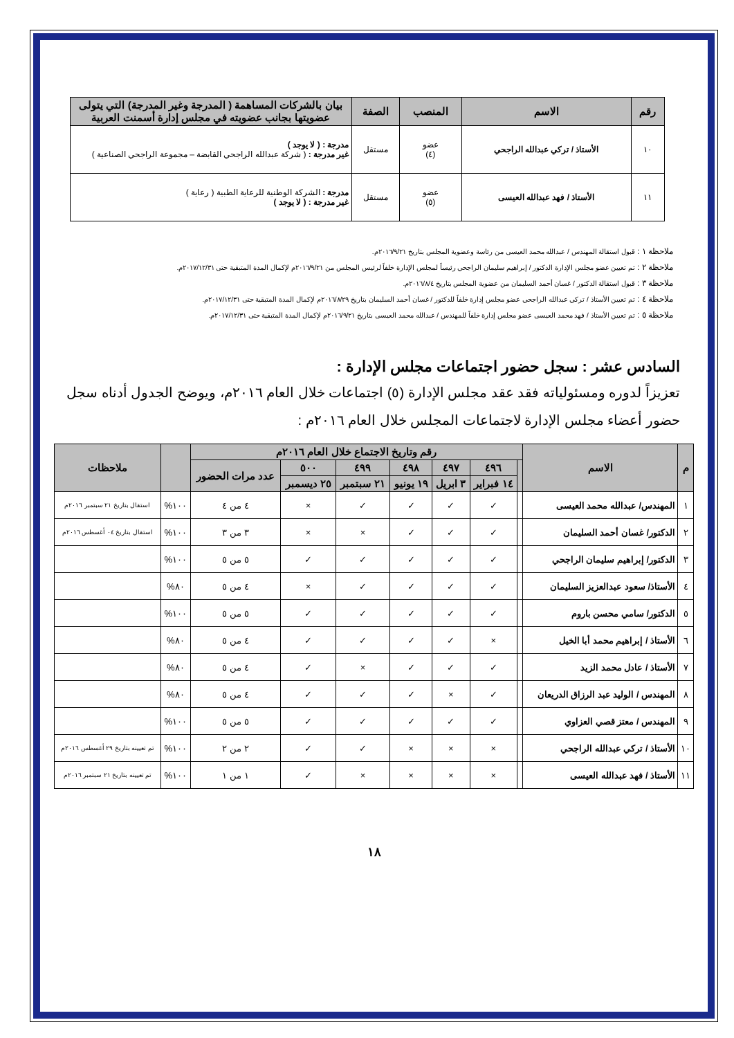| رقم | الاسم | المنصب | الصفة | بيان بالشركات المساهمة ( المدرجة وغير المدرجة) التي يتولى عضويتها بجانب عضويته في مجلس إدارة أسمنت العربية |
| --- | --- | --- | --- | --- |
| ١٠ | الأستاذ / تركي عبدالله الراجحي | عضو (٤) | مستقل | مدرجة : ( لا يوجد ) غير مدرجة : ( شركة عبدالله الراجحي القابضة – مجموعة الراجحي الصناعية ) |
| ١١ | الأستاذ / فهد عبدالله العيسى | عضو (٥) | مستقل | مدرجة : الشركة الوطنية للرعاية الطبية ( رعاية ) غير مدرجة : ( لا يوجد ) |
ملاحظة ١ : قبول استقالة المهندس / عبدالله محمد العيسى من رئاسة وعضوية المجلس بتاريخ ٢٠١٦/٩/٢١م.
ملاحظة ٢ : تم تعيين عضو مجلس الإدارة الدكتور / إبراهيم سليمان الراجحي رئيساً لمجلس الإدارة خلفاً لرئيس المجلس من ٢٠١٦/٩/٢١م لإكمال المدة المتبقية حتى ٢٠١٧/١٢/٣١م.
ملاحظة ٣ : قبول استقالة الدكتور / غسان أحمد السليمان من عضوية المجلس بتاريخ ٢٠١٦/٨/٤م.
ملاحظة ٤ : تم تعيين الأستاذ / تركي عبدالله الراجحي عضو مجلس إدارة خلفاً للدكتور / غسان أحمد السليمان بتاريخ ٢٠١٦/٨/٢٩م لإكمال المدة المتبقية حتى ٢٠١٧/١٢/٣١م.
ملاحظة ٥ : تم تعيين الأستاذ / فهد محمد العيسى عضو مجلس إدارة خلفاً للمهندس / عبدالله محمد العيسى بتاريخ ٢٠١٦/٩/٢١م لإكمال المدة المتبقية حتى ٢٠١٧/١٢/٣١م.
السادس عشر : سجل حضور اجتماعات مجلس الإدارة :
تعزيزاً لدوره ومسئولياته فقد عقد مجلس الإدارة (٥) اجتماعات خلال العام ٢٠١٦م، ويوضح الجدول أدناه سجل حضور أعضاء مجلس الإدارة لاجتماعات المجلس خلال العام ٢٠١٦م :
| م | الاسم | رقم وتاريخ الاجتماع خلال العام ٢٠١٦م | | | | | | | | ملاحظات |
| --- | --- | --- | --- | --- | --- | --- | --- | --- | --- | --- |
| | | | ٤٩٦ | ٤٩٧ | ٤٩٨ | ٤٩٩ | ٥٠٠ | عدد مرات الحضور | | |
| | | | ١٤ فبراير | ٣ ابريل | ١٩ يونيو | ٢١ سبتمبر | ٢٥ ديسمبر | | | |
| ١ | المهندس/ عبدالله محمد العيسى | | ✓ | ✓ | ✓ | ✓ | × | ٤ من ٤ | ١٠٠% | استقال بتاريخ ٢١ سبتمبر ٢٠١٦م |
| ٢ | الدكتور/ غسان أحمد السليمان | | ✓ | ✓ | ✓ | × | × | ٣ من ٣ | ١٠٠% | استقال بتاريخ ٠٤ أغسطس ٢٠١٦م |
| ٣ | الدكتور/ إبراهيم سليمان الراجحي | | ✓ | ✓ | ✓ | ✓ | ✓ | ٥ من ٥ | ١٠٠% | |
| ٤ | الأستاذ/ سعود عبدالعزيز السليمان | | ✓ | ✓ | ✓ | ✓ | × | ٤ من ٥ | ٨٠% | |
| ٥ | الدكتور/ سامي محسن باروم | | ✓ | ✓ | ✓ | ✓ | ✓ | ٥ من ٥ | ١٠٠% | |
| ٦ | الأستاذ / إبراهيم محمد أبا الخيل | | × | ✓ | ✓ | ✓ | ✓ | ٤ من ٥ | ٨٠% | |
| ٧ | الأستاذ / عادل محمد الزيد | | ✓ | ✓ | ✓ | × | ✓ | ٤ من ٥ | ٨٠% | |
| ٨ | المهندس / الوليد عبد الرزاق الدريعان | | ✓ | × | ✓ | ✓ | ✓ | ٤ من ٥ | ٨٠% | |
| ٩ | المهندس / معتز قصي العزاوي | | ✓ | ✓ | ✓ | ✓ | ✓ | ٥ من ٥ | ١٠٠% | |
| ١٠ | الأستاذ / تركي عبدالله الراجحي | | × | × | × | ✓ | ✓ | ٢ من ٢ | ١٠٠% | تم تعيينه بتاريخ ٢٩ أغسطس ٢٠١٦م |
| ١١ | الأستاذ / فهد عبدالله العيسى | | × | × | × | × | ✓ | ١ من ١ | ١٠٠% | تم تعيينه بتاريخ ٢١ سبتمبر ٢٠١٦م |
١٨